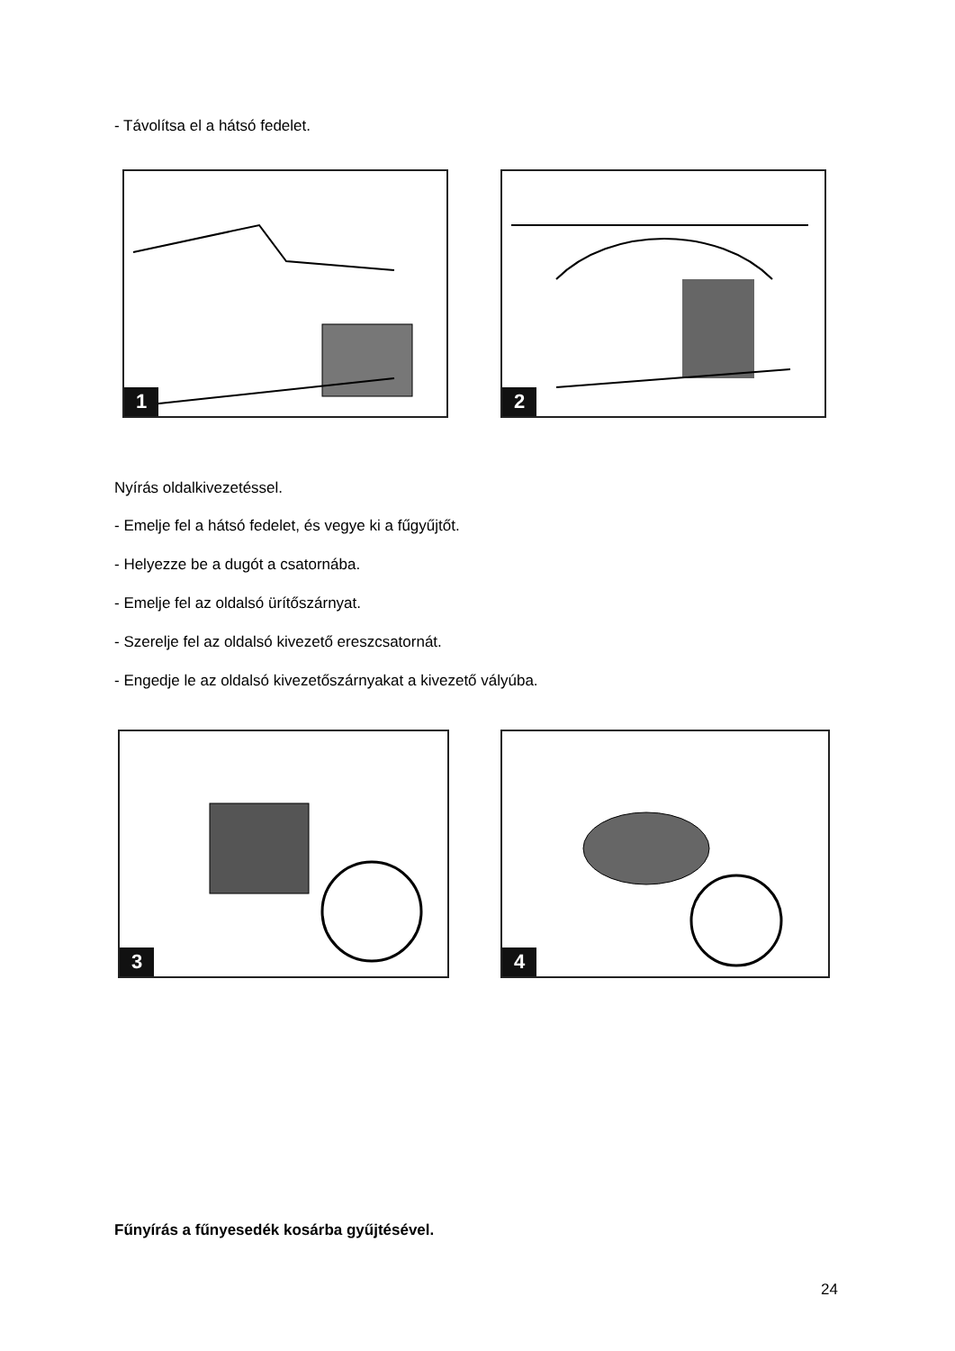- Távolítsa el a hátsó fedelet.
1 2
Nyírás oldalkivezetéssel.
- Emelje fel a hátsó fedelet, és vegye ki a fűgyűjtőt.
- Helyezze be a dugót a csatornába.
- Emelje fel az oldalsó ürítőszárnyat.
- Szerelje fel az oldalsó kivezető ereszcsatornát.
- Engedje le az oldalsó kivezetőszárnyakat a kivezető vályúba.
3 4
Fűnyírás a fűnyesedék kosárba gyűjtésével.
24